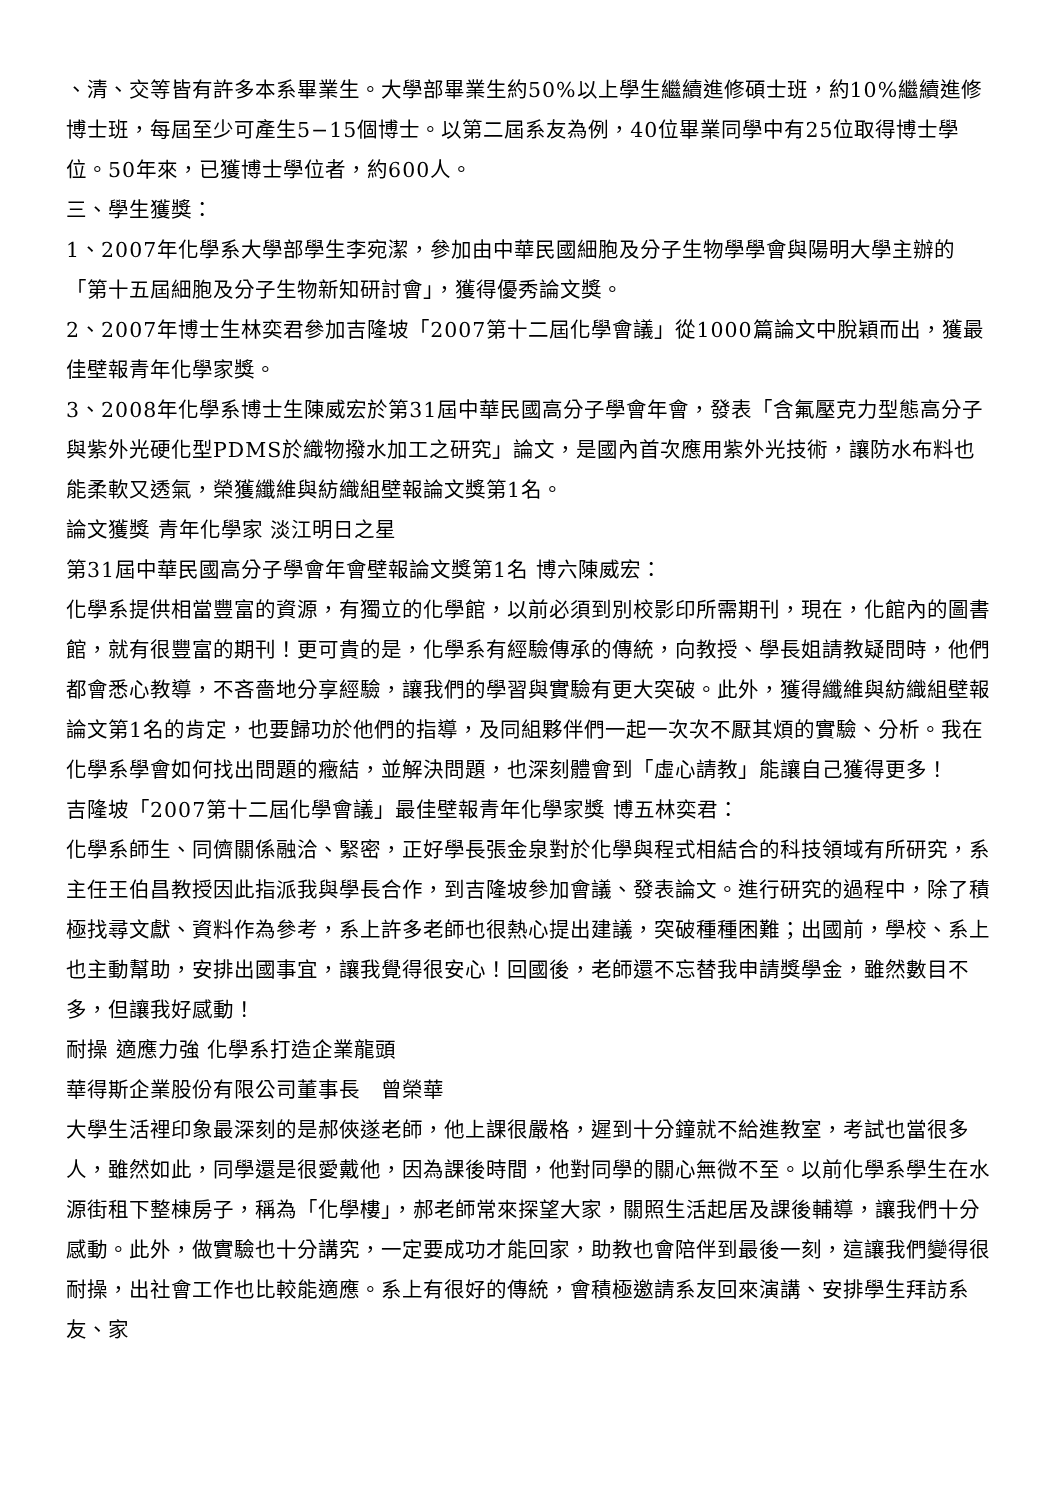、清、交等皆有許多本系畢業生。大學部畢業生約50%以上學生繼續進修碩士班，約10%繼續進修博士班，每屆至少可產生5−15個博士。以第二屆系友為例，40位畢業同學中有25位取得博士學位。50年來，已獲博士學位者，約600人。
三、學生獲獎：
1、2007年化學系大學部學生李宛潔，參加由中華民國細胞及分子生物學學會與陽明大學主辦的「第十五屆細胞及分子生物新知研討會」，獲得優秀論文獎。
2、2007年博士生林奕君參加吉隆坡「2007第十二屆化學會議」從1000篇論文中脫穎而出，獲最佳壁報青年化學家獎。
3、2008年化學系博士生陳威宏於第31屆中華民國高分子學會年會，發表「含氟壓克力型態高分子與紫外光硬化型PDMS於織物撥水加工之研究」論文，是國內首次應用紫外光技術，讓防水布料也能柔軟又透氣，榮獲纖維與紡織組壁報論文獎第1名。
論文獲獎 青年化學家 淡江明日之星
第31屆中華民國高分子學會年會壁報論文獎第1名 博六陳威宏：
化學系提供相當豐富的資源，有獨立的化學館，以前必須到別校影印所需期刊，現在，化館內的圖書館，就有很豐富的期刊！更可貴的是，化學系有經驗傳承的傳統，向教授、學長姐請教疑問時，他們都會悉心教導，不吝嗇地分享經驗，讓我們的學習與實驗有更大突破。此外，獲得纖維與紡織組壁報論文第1名的肯定，也要歸功於他們的指導，及同組夥伴們一起一次次不厭其煩的實驗、分析。我在化學系學會如何找出問題的癥結，並解決問題，也深刻體會到「虛心請教」能讓自己獲得更多！
吉隆坡「2007第十二屆化學會議」最佳壁報青年化學家獎 博五林奕君：
化學系師生、同儕關係融洽、緊密，正好學長張金泉對於化學與程式相結合的科技領域有所研究，系主任王伯昌教授因此指派我與學長合作，到吉隆坡參加會議、發表論文。進行研究的過程中，除了積極找尋文獻、資料作為參考，系上許多老師也很熱心提出建議，突破種種困難；出國前，學校、系上也主動幫助，安排出國事宜，讓我覺得很安心！回國後，老師還不忘替我申請獎學金，雖然數目不多，但讓我好感動！
耐操 適應力強 化學系打造企業龍頭
華得斯企業股份有限公司董事長　曾榮華
大學生活裡印象最深刻的是郝俠遂老師，他上課很嚴格，遲到十分鐘就不給進教室，考試也當很多人，雖然如此，同學還是很愛戴他，因為課後時間，他對同學的關心無微不至。以前化學系學生在水源街租下整棟房子，稱為「化學樓」，郝老師常來探望大家，關照生活起居及課後輔導，讓我們十分感動。此外，做實驗也十分講究，一定要成功才能回家，助教也會陪伴到最後一刻，這讓我們變得很耐操，出社會工作也比較能適應。系上有很好的傳統，會積極邀請系友回來演講、安排學生拜訪系友、家